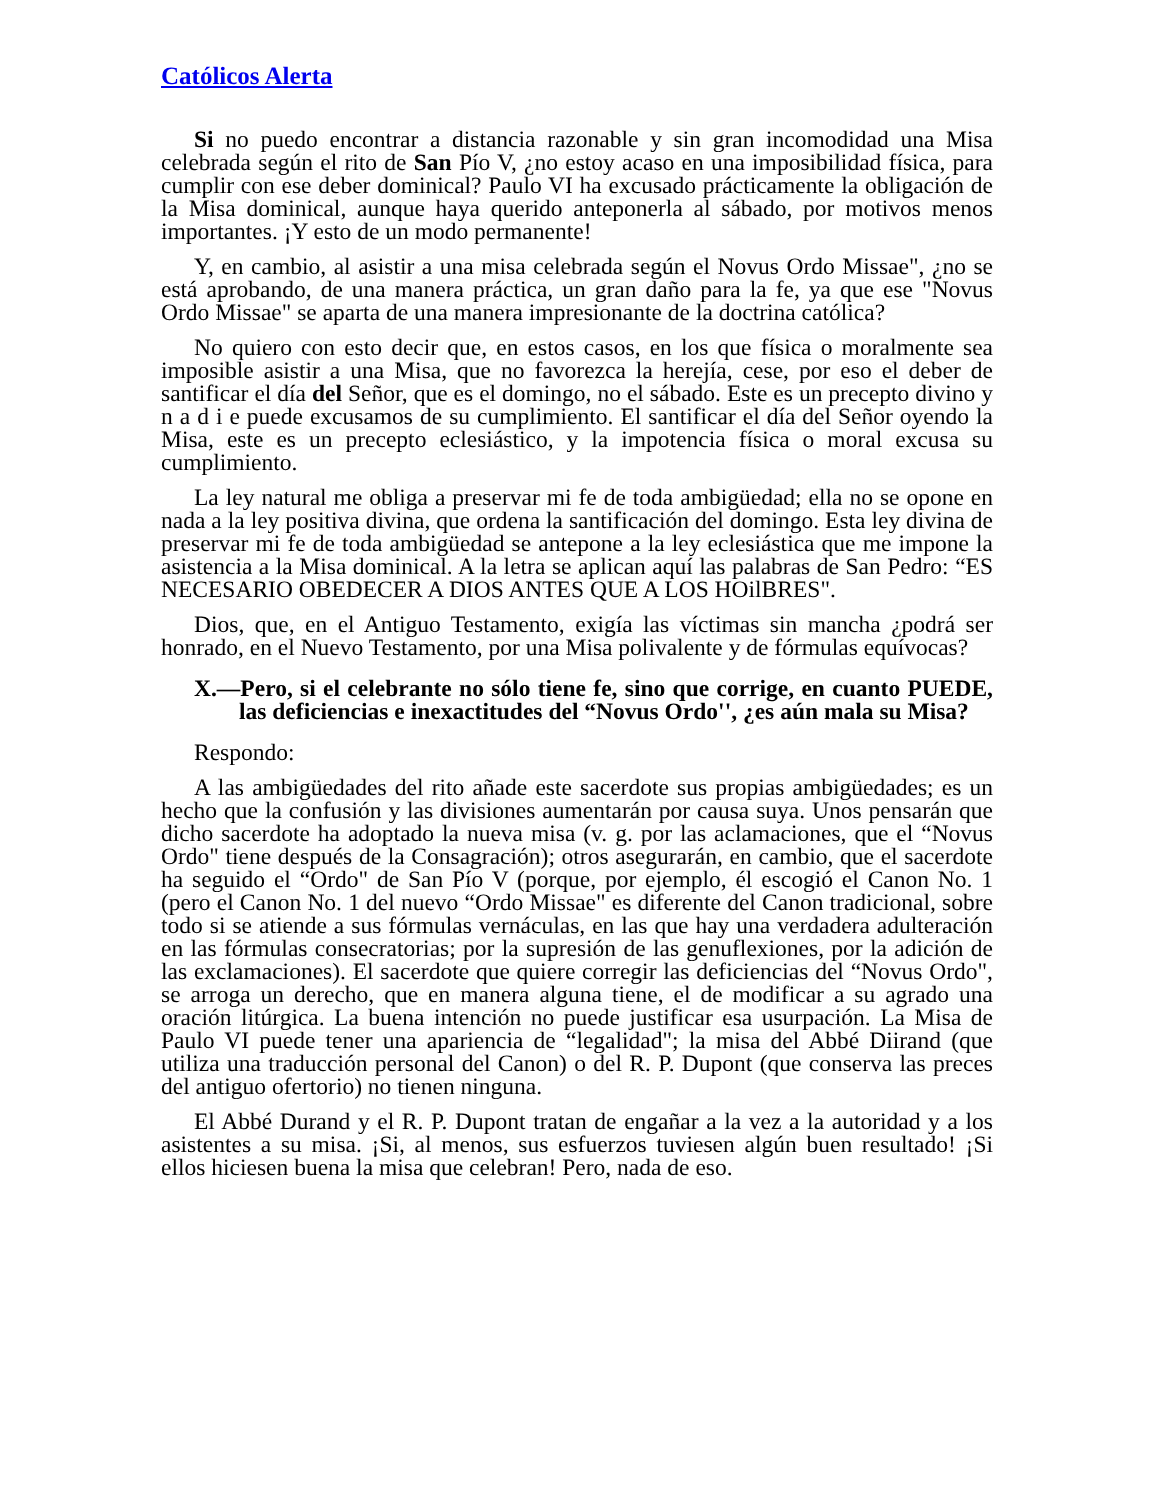Católicos Alerta
Si no puedo encontrar a distancia razonable y sin gran incomodidad una Misa celebrada según el rito de San Pío V, ¿no estoy acaso en una imposibilidad física, para cumplir con ese deber dominical? Paulo VI ha excusado prácticamente la obligación de la Misa dominical, aunque haya querido anteponerla al sábado, por motivos menos importantes. ¡Y esto de un modo permanente!
Y, en cambio, al asistir a una misa celebrada según el Novus Ordo Missae", ¿no se está aprobando, de una manera práctica, un gran daño para la fe, ya que ese "Novus Ordo Missae" se aparta de una manera impresionante de la doctrina católica?
No quiero con esto decir que, en estos casos, en los que física o moralmente sea imposible asistir a una Misa, que no favorezca la herejía, cese, por eso el deber de santificar el día del Señor, que es el domingo, no el sábado. Este es un precepto divino y n a d i e puede excusamos de su cumplimiento. El santificar el día del Señor oyendo la Misa, este es un precepto eclesiástico, y la impotencia física o moral excusa su cumplimiento.
La ley natural me obliga a preservar mi fe de toda ambigüedad; ella no se opone en nada a la ley positiva divina, que ordena la santificación del domingo. Esta ley divina de preservar mi fe de toda ambigüedad se antepone a la ley eclesiástica que me impone la asistencia a la Misa dominical. A la letra se aplican aquí las palabras de San Pedro: “ES NECESARIO OBEDECER A DIOS ANTES QUE A LOS HOilBRES".
Dios, que, en el Antiguo Testamento, exigía las víctimas sin mancha ¿podrá ser honrado, en el Nuevo Testamento, por una Misa polivalente y de fórmulas equívocas?
X.—Pero, si el celebrante no sólo tiene fe, sino que corrige, en cuanto PUEDE, las deficiencias e inexactitudes del “Novus Ordo'', ¿es aún mala su Misa?
Respondo:
A las ambigüedades del rito añade este sacerdote sus propias ambigüedades; es un hecho que la confusión y las divisiones aumentarán por causa suya. Unos pensarán que dicho sacerdote ha adoptado la nueva misa (v. g. por las aclamaciones, que el “Novus Ordo" tiene después de la Consagración); otros asegurarán, en cambio, que el sacerdote ha seguido el “Ordo" de San Pío V (porque, por ejemplo, él escogió el Canon No. 1 (pero el Canon No. 1 del nuevo “Ordo Missae" es diferente del Canon tradicional, sobre todo si se atiende a sus fórmulas vernáculas, en las que hay una verdadera adulteración en las fórmulas consecratorias; por la supresión de las genuflexiones, por la adición de las exclamaciones). El sacerdote que quiere corregir las deficiencias del “Novus Ordo", se arroga un derecho, que en manera alguna tiene, el de modificar a su agrado una oración litúrgica. La buena intención no puede justificar esa usurpación. La Misa de Paulo VI puede tener una apariencia de “legalidad"; la misa del Abbé Diirand (que utiliza una traducción personal del Canon) o del R. P. Dupont (que conserva las preces del antiguo ofertorio) no tienen ninguna.
El Abbé Durand y el R. P. Dupont tratan de engañar a la vez a la autoridad y a los asistentes a su misa. ¡Si, al menos, sus esfuerzos tuviesen algún buen resultado! ¡Si ellos hiciesen buena la misa que celebran! Pero, nada de eso.